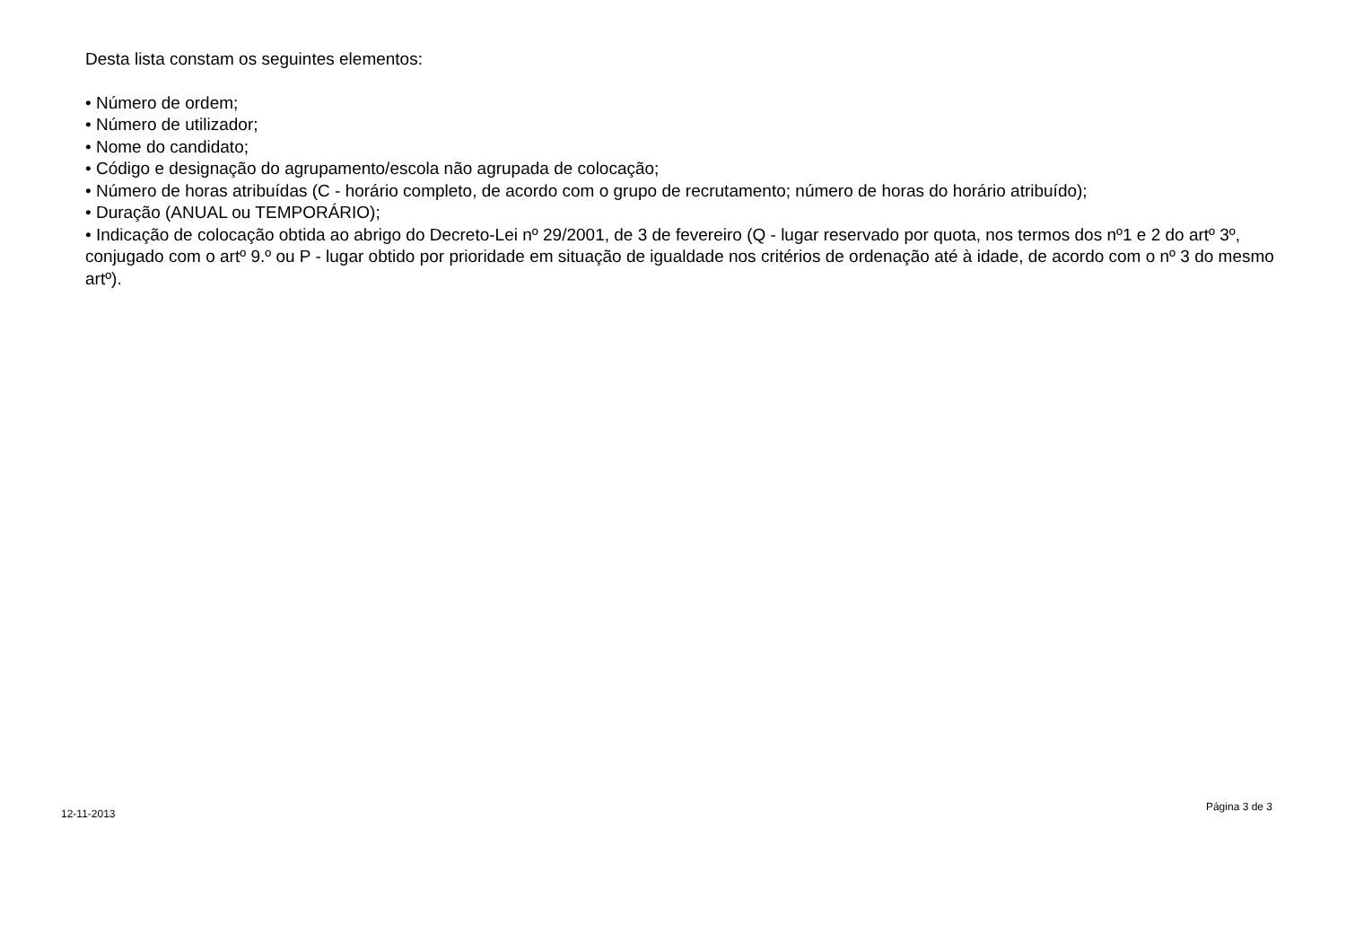Desta lista constam os seguintes elementos:
• Número de ordem;
• Número de utilizador;
• Nome do candidato;
• Código e designação do agrupamento/escola não agrupada de colocação;
• Número de horas atribuídas (C - horário completo, de acordo com o grupo de recrutamento; número de horas do horário atribuído);
• Duração (ANUAL ou TEMPORÁRIO);
• Indicação de colocação obtida ao abrigo do Decreto-Lei nº 29/2001, de 3 de fevereiro (Q - lugar reservado por quota, nos termos dos nº1 e 2 do artº 3º, conjugado com o artº 9.º ou P - lugar obtido por prioridade em situação de igualdade nos critérios de ordenação até à idade, de acordo com o nº 3 do mesmo artº).
12-11-2013 Página 3 de 3